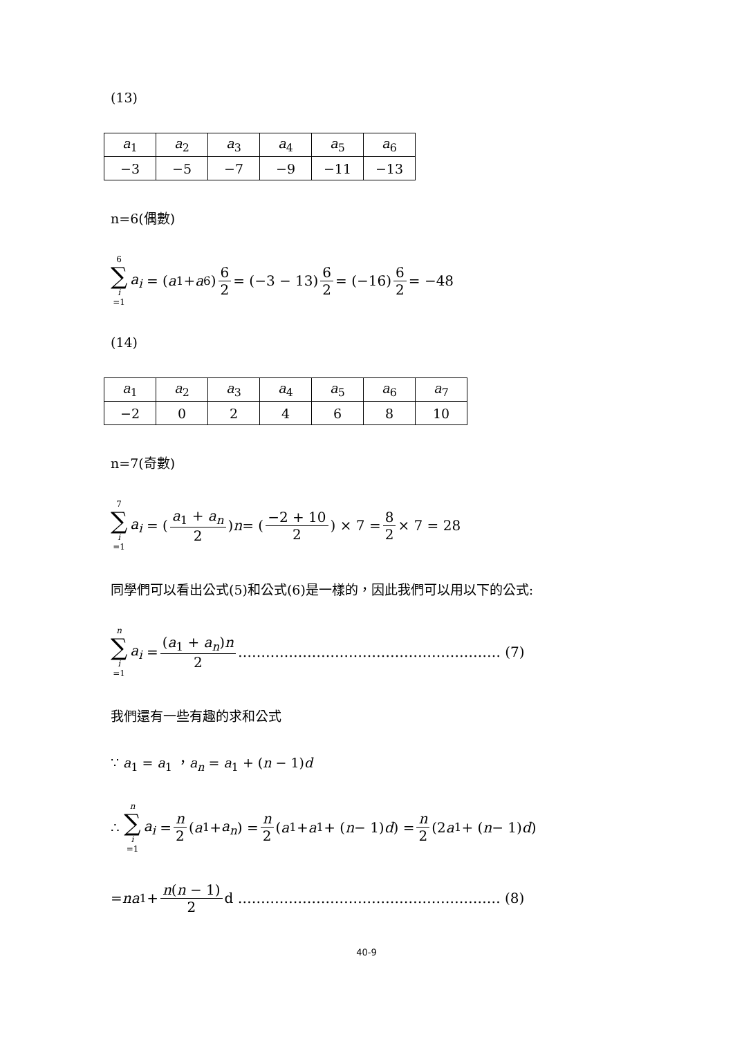(13)
| a<sub>1</sub> | a<sub>2</sub> | a<sub>3</sub> | a<sub>4</sub> | a<sub>5</sub> | a<sub>6</sub> |
| −3 | −5 | −7 | −9 | −11 | −13 |
n=6(偶數)
6 ∑ i =1 a<sub>i</sub> = (a<sub>1</sub> + a<sub>6</sub>) 6 2 = (−3 − 13) 6 2 = (−16) 6 2 = −48
(14)
| a<sub>1</sub> | a<sub>2</sub> | a<sub>3</sub> | a<sub>4</sub> | a<sub>5</sub> | a<sub>6</sub> | a<sub>7</sub> |
| −2 | 0 | 2 | 4 | 6 | 8 | 10 |
n=7(奇數)
7 ∑ i =1 a<sub>i</sub> = (a<sub>1</sub> + a<sub>n</sub> 2) n = (−2 + 10 2) × 7 = 8 2 × 7 = 28
同學們可以看出公式(5)和公式(6)是一樣的，因此我們可以用以下的公式:
n ∑ i =1 a<sub>i</sub> = (a<sub>1</sub> + a<sub>n</sub>)n 2 ………………………………………………… (7)
我們還有一些有趣的求和公式
∵ a<sub>1</sub> = a<sub>1</sub> ，a<sub>n</sub> = a<sub>1</sub> + (n − 1)d
∴ n ∑ i =1 a<sub>i</sub> = n 2 (a<sub>1</sub> + a<sub>n</sub>) = n 2 (a<sub>1</sub> + a<sub>1</sub> + (n − 1) d) = n 2 (2 a<sub>1</sub> + (n − 1) d)
= na<sub>1</sub> + n(n − 1) 2 d ………………………………………………… (8)
40-9